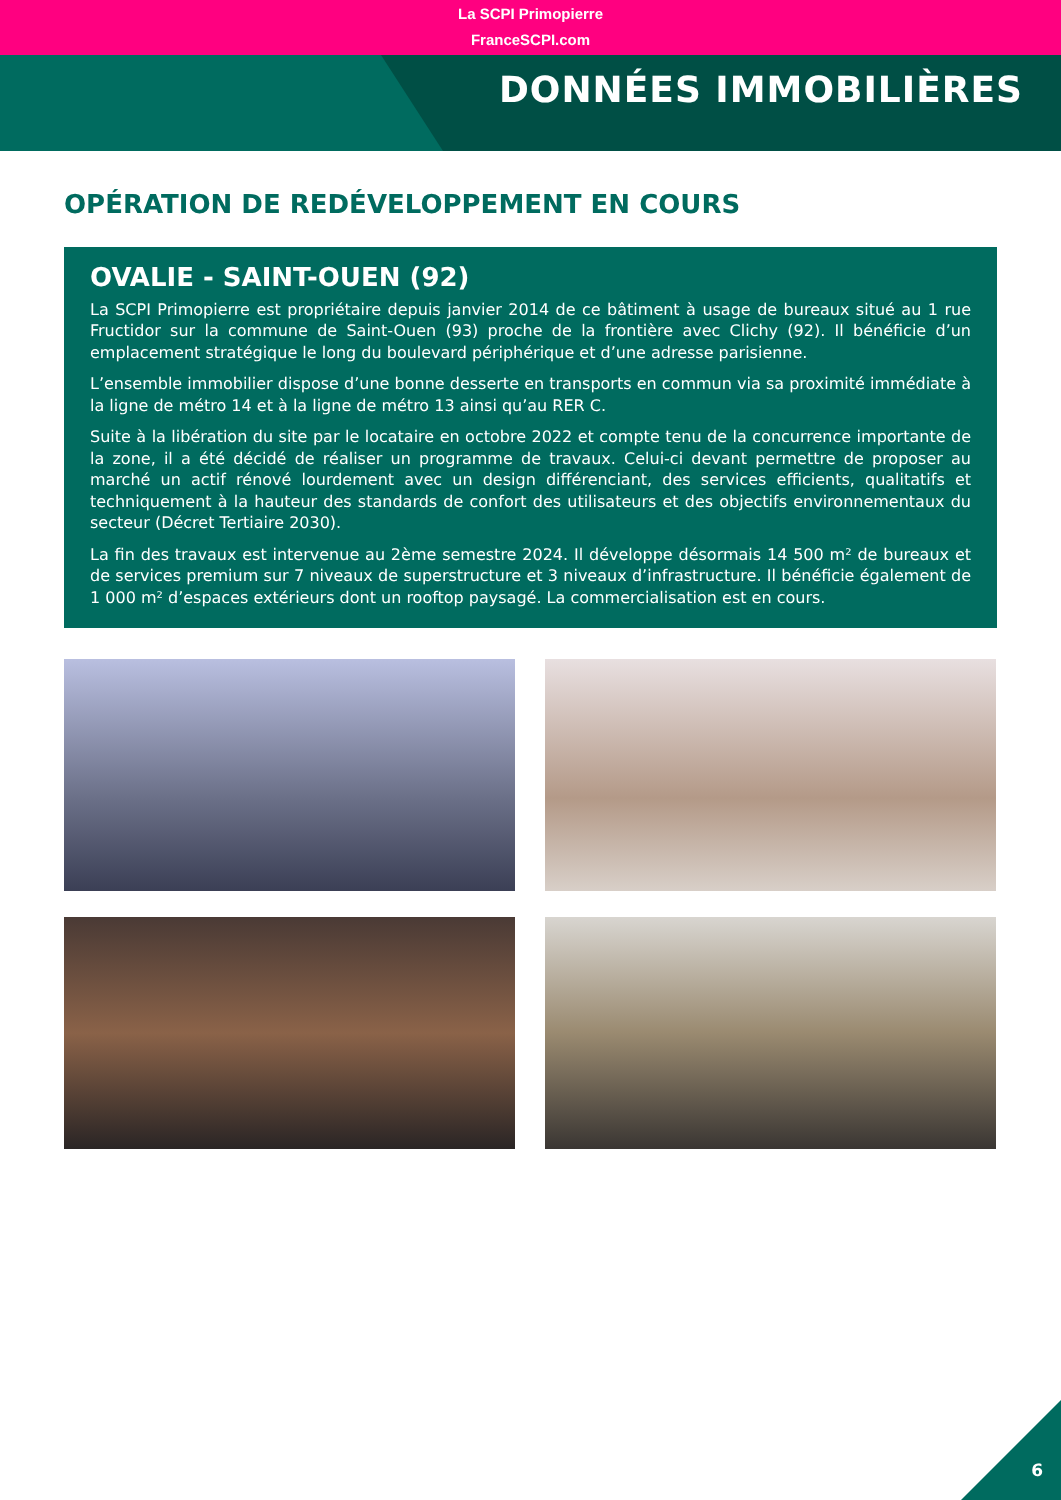La SCPI Primopierre
FranceSCPI.com
DONNÉES IMMOBILIÈRES
OPÉRATION DE REDÉVELOPPEMENT EN COURS
OVALIE - SAINT-OUEN (92)
La SCPI Primopierre est propriétaire depuis janvier 2014 de ce bâtiment à usage de bureaux situé au 1 rue Fructidor sur la commune de Saint-Ouen (93) proche de la frontière avec Clichy (92). Il bénéficie d’un emplacement stratégique le long du boulevard périphérique et d’une adresse parisienne.
L’ensemble immobilier dispose d’une bonne desserte en transports en commun via sa proximité immédiate à la ligne de métro 14 et à la ligne de métro 13 ainsi qu’au RER C.
Suite à la libération du site par le locataire en octobre 2022 et compte tenu de la concurrence importante de la zone, il a été décidé de réaliser un programme de travaux. Celui-ci devant permettre de proposer au marché un actif rénové lourdement avec un design différenciant, des services efficients, qualitatifs et techniquement à la hauteur des standards de confort des utilisateurs et des objectifs environnementaux du secteur (Décret Tertiaire 2030).
La fin des travaux est intervenue au 2ème semestre 2024. Il développe désormais 14 500 m² de bureaux et de services premium sur 7 niveaux de superstructure et 3 niveaux d’infrastructure. Il bénéficie également de 1 000 m² d’espaces extérieurs dont un rooftop paysagé. La commercialisation est en cours.
6